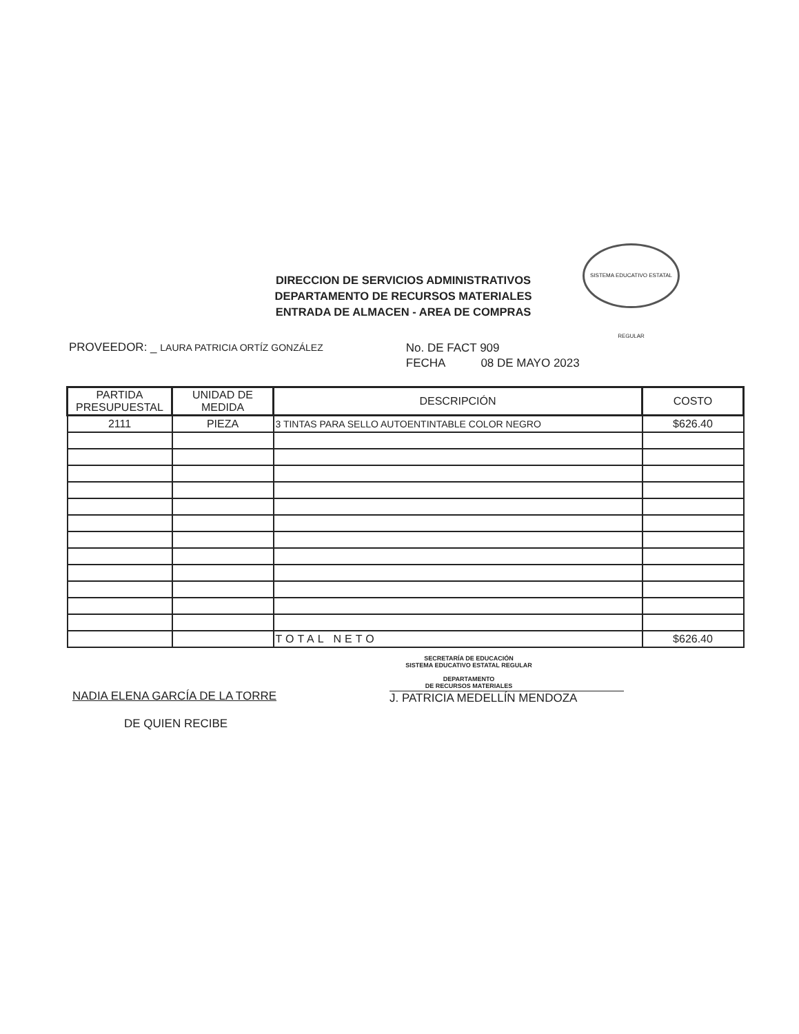DIRECCION DE SERVICIOS ADMINISTRATIVOS
DEPARTAMENTO DE RECURSOS MATERIALES
ENTRADA DE ALMACEN - AREA DE COMPRAS
SISTEMA EDUCATIVO ESTATAL REGULAR
PROVEEDOR: _ LAURA PATRICIA ORTÍZ GONZÁLEZ
No. DE FACT 909
FECHA 08 DE MAYO 2023
| PARTIDA PRESUPUESTAL | UNIDAD DE MEDIDA | DESCRIPCIÓN | COSTO |
| --- | --- | --- | --- |
| 2111 | PIEZA | 3 TINTAS PARA SELLO AUTOENTINTABLE COLOR NEGRO | $626.40 |
| | | TOTAL NETO | $626.40 |
NADIA ELENA GARCÍA DE LA TORRE
DE QUIEN RECIBE
SECRETARÍA DE EDUCACIÓN
SISTEMA EDUCATIVO ESTATAL REGULAR
DEPARTAMENTO
DE RECURSOS MATERIALES
J. PATRICIA MEDELLÍN MENDOZA